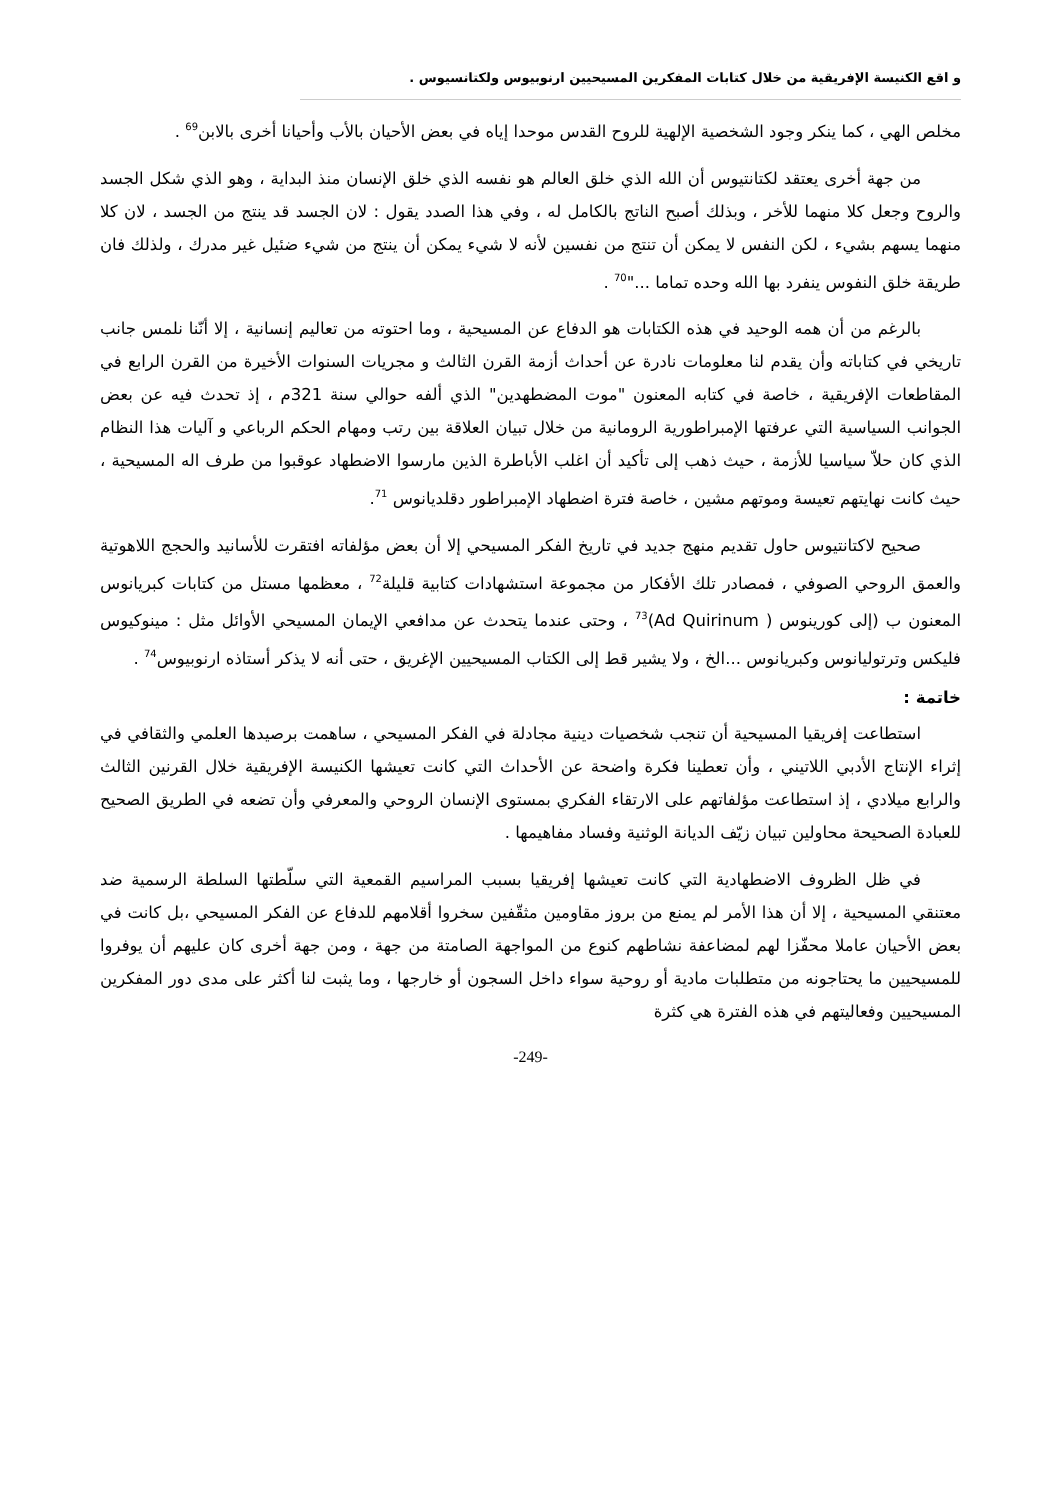و اقع الكنيسة الإفريقية من خلال كتابات المفكرين المسيحيين ارنوبيوس ولكتانسيوس .
مخلص الهي ، كما ينكر وجود الشخصية الإلهية للروح القدس موحدا إياه في بعض الأحيان بالأب وأحيانا أخرى بالابن<sup>69</sup> .
من جهة أخرى يعتقد لكتانتيوس أن الله الذي خلق العالم هو نفسه الذي خلق الإنسان منذ البداية ، وهو الذي شكل الجسد والروح وجعل كلا منهما للأخر ، وبذلك أصبح الناتج بالكامل له ، وفي هذا الصدد يقول : لان الجسد قد ينتج من الجسد ، لان كلا منهما يسهم بشيء ، لكن النفس لا يمكن أن تنتج من نفسين لأنه لا شيء يمكن أن ينتج من شيء ضئيل غير مدرك ، ولذلك فان طريقة خلق النفوس ينفرد بها الله وحده تماما ..."<sup>70</sup> .
بالرغم من أن همه الوحيد في هذه الكتابات هو الدفاع عن المسيحية ، وما احتوته من تعاليم إنسانية ، إلا أنّنا نلمس جانب تاريخي في كتاباته وأن يقدم لنا معلومات نادرة عن أحداث أزمة القرن الثالث و مجريات السنوات الأخيرة من القرن الرابع في المقاطعات الإفريقية ، خاصة في كتابه المعنون "موت المضطهدين" الذي ألفه حوالي سنة 321م ، إذ تحدث فيه عن بعض الجوانب السياسية التي عرفتها الإمبراطورية الرومانية من خلال تبيان العلاقة بين رتب ومهام الحكم الرباعي و آليات هذا النظام الذي كان حلاّ سياسيا للأزمة ، حيث ذهب إلى تأكيد أن اغلب الأباطرة الذين مارسوا الاضطهاد عوقبوا من طرف اله المسيحية ، حيث كانت نهايتهم تعيسة وموتهم مشين ، خاصة فترة اضطهاد الإمبراطور دقلديانوس <sup>71</sup>.
صحيح لاكتانتيوس حاول تقديم منهج جديد في تاريخ الفكر المسيحي إلا أن بعض مؤلفاته افتقرت للأسانيد والحجج اللاهوتية والعمق الروحي الصوفي ، فمصادر تلك الأفكار من مجموعة استشهادات كتابية قليلة<sup>72</sup> ، معظمها مستل من كتابات كبريانوس المعنون ب (إلى كورينوس ( Ad Quirinum)<sup>73</sup> ، وحتى عندما يتحدث عن مدافعي الإيمان المسيحي الأوائل مثل : مينوكيوس فليكس وترتوليانوس وكبريانوس ...الخ ، ولا يشير قط إلى الكتاب المسيحيين الإغريق ، حتى أنه لا يذكر أستاذه ارنوبيوس<sup>74</sup> .
خاتمة :
استطاعت إفريقيا المسيحية أن تنجب شخصيات دينية مجادلة في الفكر المسيحي ، ساهمت برصيدها العلمي والثقافي في إثراء الإنتاج الأدبي اللاتيني ، وأن تعطينا فكرة واضحة عن الأحداث التي كانت تعيشها الكنيسة الإفريقية خلال القرنين الثالث والرابع ميلادي ، إذ استطاعت مؤلفاتهم على الارتقاء الفكري بمستوى الإنسان الروحي والمعرفي وأن تضعه في الطريق الصحيح للعبادة الصحيحة محاولين تبيان زيّف الديانة الوثنية وفساد مفاهيمها .
في ظل الظروف الاضطهادية التي كانت تعيشها إفريقيا بسبب المراسيم القمعية التي سلّطتها السلطة الرسمية ضد معتنقي المسيحية ، إلا أن هذا الأمر لم يمنع من بروز مقاومين مثقّفين سخروا أقلامهم للدفاع عن الفكر المسيحي ،بل كانت في بعض الأحيان عاملا محفّزا لهم لمضاعفة نشاطهم كنوع من المواجهة الصامتة من جهة ، ومن جهة أخرى كان عليهم أن يوفروا للمسيحيين ما يحتاجونه من متطلبات مادية أو روحية سواء داخل السجون أو خارجها ، وما يثبت لنا أكثر على مدى دور المفكرين المسيحيين وفعاليتهم في هذه الفترة هي كثرة
-249-